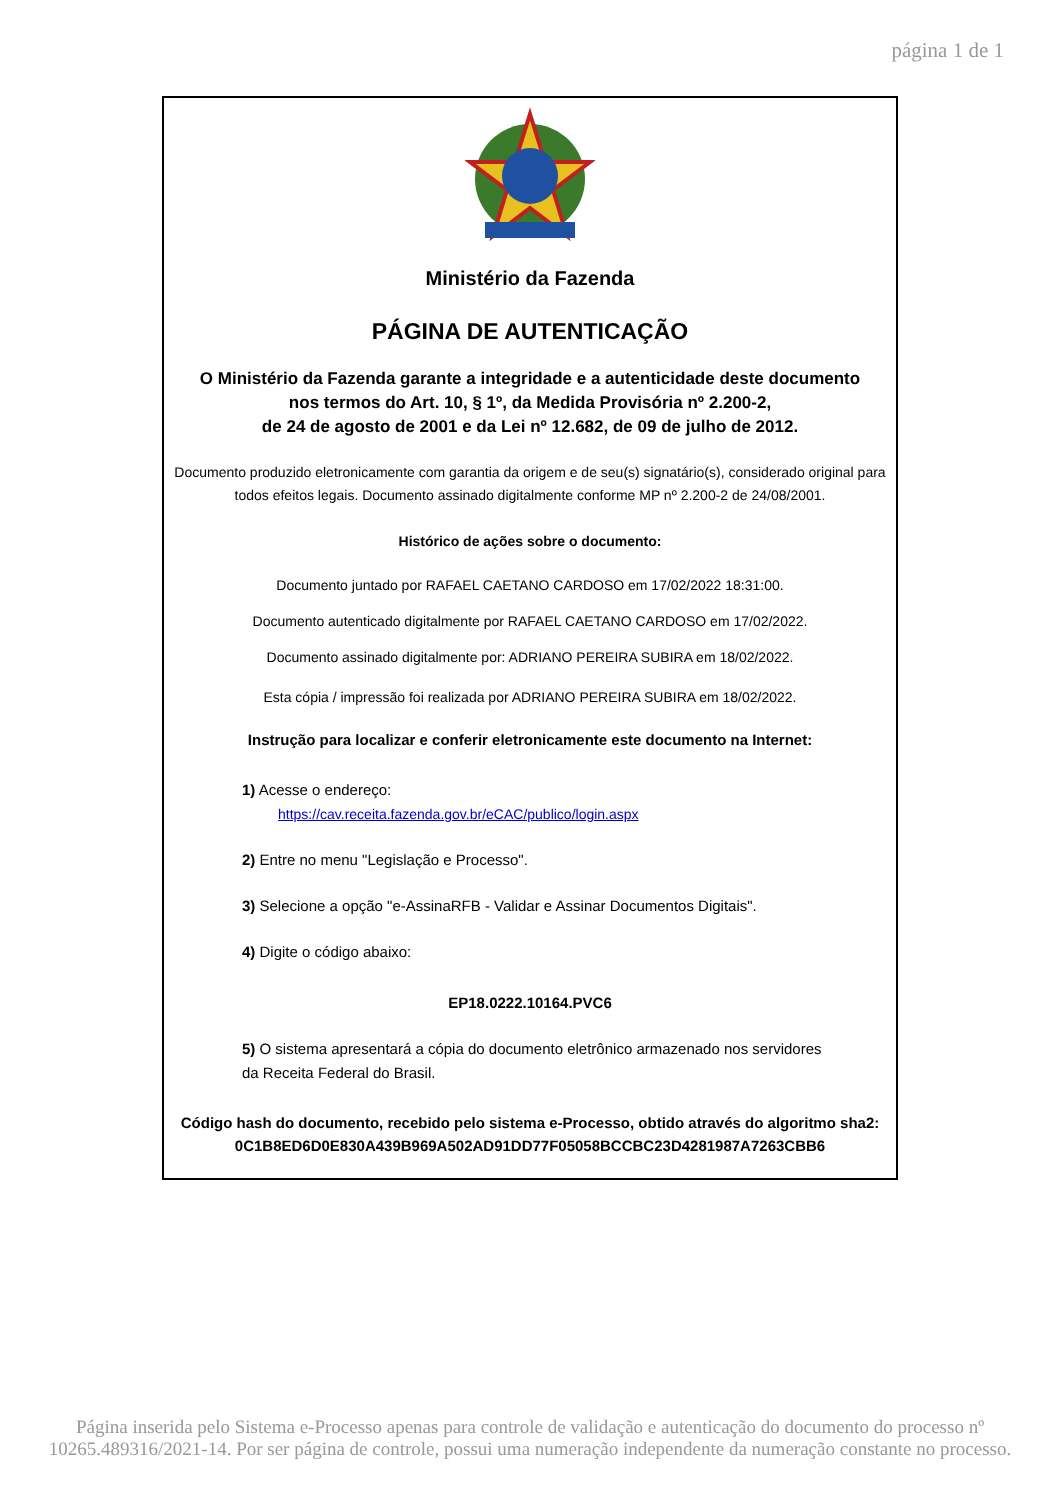página 1 de 1
Ministério da Fazenda
PÁGINA DE AUTENTICAÇÃO
O Ministério da Fazenda garante a integridade e a autenticidade deste documento
nos termos do Art. 10, § 1º, da Medida Provisória nº 2.200-2,
de 24 de agosto de 2001 e da Lei nº 12.682, de 09 de julho de 2012.
Documento produzido eletronicamente com garantia da origem e de seu(s) signatário(s), considerado original para
todos efeitos legais. Documento assinado digitalmente conforme MP nº 2.200-2 de 24/08/2001.
Histórico de ações sobre o documento:
Documento juntado por RAFAEL CAETANO CARDOSO em 17/02/2022 18:31:00.
Documento autenticado digitalmente por RAFAEL CAETANO CARDOSO em 17/02/2022.
Documento assinado digitalmente por: ADRIANO PEREIRA SUBIRA em 18/02/2022.
Esta cópia / impressão foi realizada por ADRIANO PEREIRA SUBIRA em 18/02/2022.
Instrução para localizar e conferir eletronicamente este documento na Internet:
1) Acesse o endereço:
https://cav.receita.fazenda.gov.br/eCAC/publico/login.aspx
2) Entre no menu "Legislação e Processo".
3) Selecione a opção "e-AssinaRFB - Validar e Assinar Documentos Digitais".
4) Digite o código abaixo:
EP18.0222.10164.PVC6
5) O sistema apresentará a cópia do documento eletrônico armazenado nos servidores
da Receita Federal do Brasil.
Código hash do documento, recebido pelo sistema e-Processo, obtido através do algoritmo sha2:
0C1B8ED6D0E830A439B969A502AD91DD77F05058BCCBC23D4281987A7263CBB6
Página inserida pelo Sistema e-Processo apenas para controle de validação e autenticação do documento do processo nº
10265.489316/2021-14. Por ser página de controle, possui uma numeração independente da numeração constante no processo.